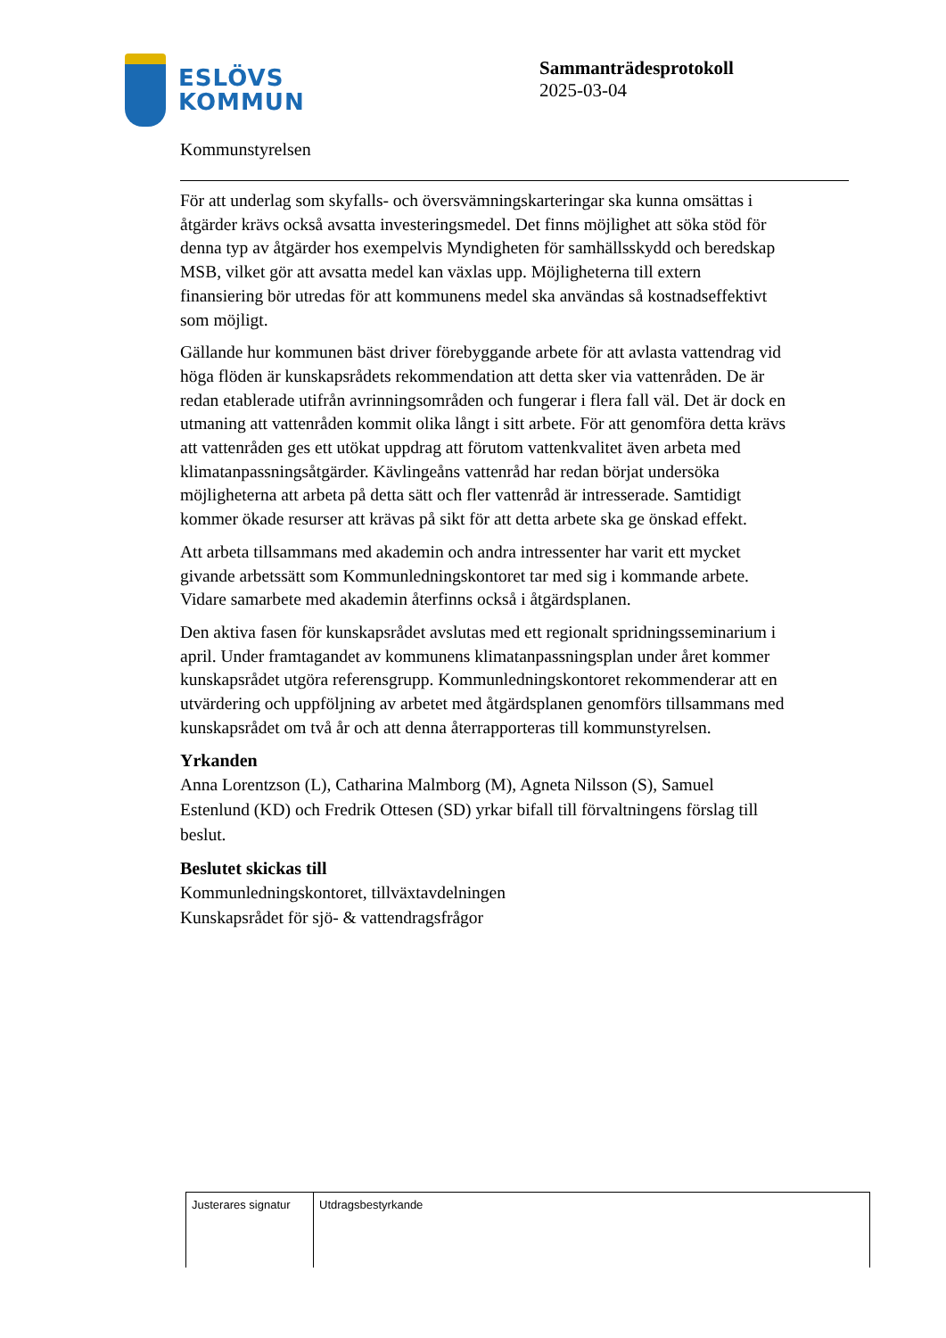ESLÖVS
KOMMUN
Sammanträdesprotokoll
2025-03-04
Kommunstyrelsen
För att underlag som skyfalls- och översvämningskarteringar ska kunna omsättas i åtgärder krävs också avsatta investeringsmedel. Det finns möjlighet att söka stöd för denna typ av åtgärder hos exempelvis Myndigheten för samhällsskydd och beredskap MSB, vilket gör att avsatta medel kan växlas upp. Möjligheterna till extern finansiering bör utredas för att kommunens medel ska användas så kostnadseffektivt som möjligt.
Gällande hur kommunen bäst driver förebyggande arbete för att avlasta vattendrag vid höga flöden är kunskapsrådets rekommendation att detta sker via vattenråden. De är redan etablerade utifrån avrinningsområden och fungerar i flera fall väl. Det är dock en utmaning att vattenråden kommit olika långt i sitt arbete. För att genomföra detta krävs att vattenråden ges ett utökat uppdrag att förutom vattenkvalitet även arbeta med klimatanpassningsåtgärder. Kävlingeåns vattenråd har redan börjat undersöka möjligheterna att arbeta på detta sätt och fler vattenråd är intresserade. Samtidigt kommer ökade resurser att krävas på sikt för att detta arbete ska ge önskad effekt.
Att arbeta tillsammans med akademin och andra intressenter har varit ett mycket givande arbetssätt som Kommunledningskontoret tar med sig i kommande arbete. Vidare samarbete med akademin återfinns också i åtgärdsplanen.
Den aktiva fasen för kunskapsrådet avslutas med ett regionalt spridningsseminarium i april. Under framtagandet av kommunens klimatanpassningsplan under året kommer kunskapsrådet utgöra referensgrupp. Kommunledningskontoret rekommenderar att en utvärdering och uppföljning av arbetet med åtgärdsplanen genomförs tillsammans med kunskapsrådet om två år och att denna återrapporteras till kommunstyrelsen.
Yrkanden
Anna Lorentzson (L), Catharina Malmborg (M), Agneta Nilsson (S), Samuel Estenlund (KD) och Fredrik Ottesen (SD) yrkar bifall till förvaltningens förslag till beslut.
Beslutet skickas till
Kommunledningskontoret, tillväxtavdelningen
Kunskapsrådet för sjö- & vattendragsfrågor
| Justerares signatur | Utdragsbestyrkande |